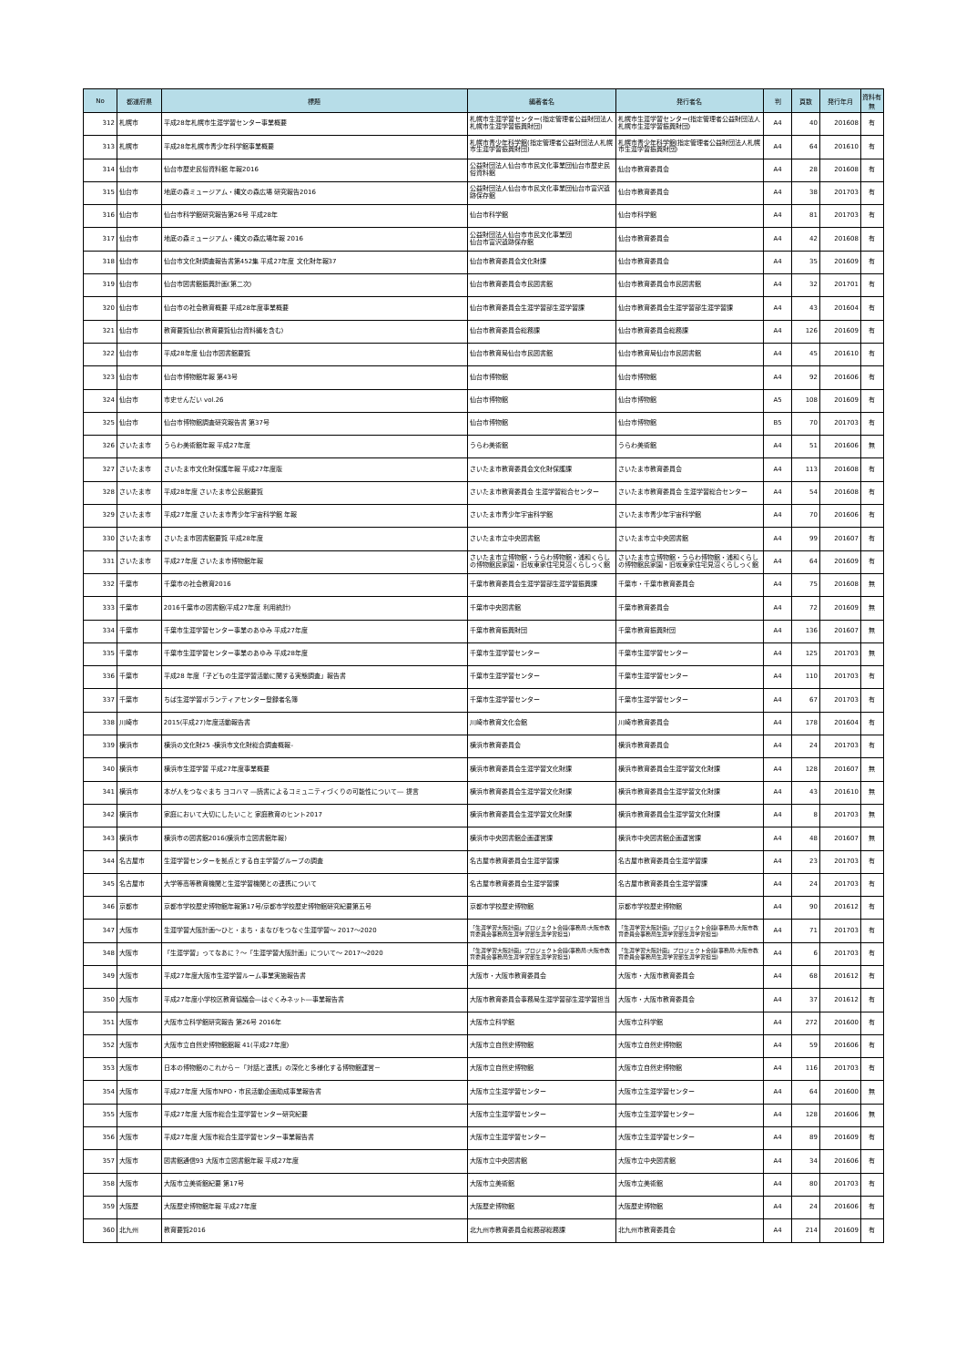| No | 都道府県 | 標題 | 編著者名 | 発行者名 | 判 | 頁数 | 発行年月 | 資料有無 |
| --- | --- | --- | --- | --- | --- | --- | --- | --- |
| 312 | 札幌市 | 平成28年札幌市生涯学習センター事業概要 | 札幌市生涯学習センター(指定管理者公益財団法人札幌市生涯学習振興財団) | 札幌市生涯学習センター(指定管理者公益財団法人札幌市生涯学習振興財団) | A4 | 40 | 201608 | 有 |
| 313 | 札幌市 | 平成28年札幌市青少年科学館事業概要 | 札幌市青少年科学館(指定管理者公益財団法人札幌市生涯学習振興財団) | 札幌市青少年科学館(指定管理者公益財団法人札幌市生涯学習振興財団) | A4 | 64 | 201610 | 有 |
| 314 | 仙台市 | 仙台市歴史民俗資料館 年報2016 | 公益財団法人仙台市市民文化事業団仙台市歴史民俗資料館 | 仙台市教育委員会 | A4 | 28 | 201608 | 有 |
| 315 | 仙台市 | 地底の森ミュージアム・縄文の森広場 研究報告2016 | 公益財団法人仙台市市民文化事業団仙台市富沢遺跡保存館 | 仙台市教育委員会 | A4 | 38 | 201703 | 有 |
| 316 | 仙台市 | 仙台市科学館研究報告第26号 平成28年 | 仙台市科学館 | 仙台市科学館 | A4 | 81 | 201703 | 有 |
| 317 | 仙台市 | 地底の森ミュージアム・縄文の森広場年報 2016 | 公益財団法人仙台市市民文化事業団 仙台市富沢遺跡保存館 | 仙台市教育委員会 | A4 | 42 | 201608 | 有 |
| 318 | 仙台市 | 仙台市文化財調査報告書第452集 平成27年度 文化財年報37 | 仙台市教育委員会文化財課 | 仙台市教育委員会 | A4 | 35 | 201609 | 有 |
| 319 | 仙台市 | 仙台市図書館振興計画(第二次) | 仙台市教育委員会市民図書館 | 仙台市教育委員会市民図書館 | A4 | 32 | 201701 | 有 |
| 320 | 仙台市 | 仙台市の社会教育概要 平成28年度事業概要 | 仙台市教育委員会生涯学習部生涯学習課 | 仙台市教育委員会生涯学習部生涯学習課 | A4 | 43 | 201604 | 有 |
| 321 | 仙台市 | 教育要覧仙台(教育要覧仙台資料編を含む) | 仙台市教育委員会総務課 | 仙台市教育委員会総務課 | A4 | 126 | 201609 | 有 |
| 322 | 仙台市 | 平成28年度 仙台市図書館要覧 | 仙台市教育局仙台市民図書館 | 仙台市教育局仙台市民図書館 | A4 | 45 | 201610 | 有 |
| 323 | 仙台市 | 仙台市博物館年報 第43号 | 仙台市博物館 | 仙台市博物館 | A4 | 92 | 201606 | 有 |
| 324 | 仙台市 | 市史せんだい vol.26 | 仙台市博物館 | 仙台市博物館 | A5 | 108 | 201609 | 有 |
| 325 | 仙台市 | 仙台市博物館調査研究報告書 第37号 | 仙台市博物館 | 仙台市博物館 | B5 | 70 | 201703 | 有 |
| 326 | さいたま市 | うらわ美術館年報 平成27年度 | うらわ美術館 | うらわ美術館 | A4 | 51 | 201606 | 無 |
| 327 | さいたま市 | さいたま市文化財保護年報 平成27年度版 | さいたま市教育委員会文化財保護課 | さいたま市教育委員会 | A4 | 113 | 201608 | 有 |
| 328 | さいたま市 | 平成28年度 さいたま市公民館要覧 | さいたま市教育委員会 生涯学習総合センター | さいたま市教育委員会 生涯学習総合センター | A4 | 54 | 201608 | 有 |
| 329 | さいたま市 | 平成27年度 さいたま市青少年宇宙科学館 年報 | さいたま市青少年宇宙科学館 | さいたま市青少年宇宙科学館 | A4 | 70 | 201606 | 有 |
| 330 | さいたま市 | さいたま市図書館要覧 平成28年度 | さいたま市立中央図書館 | さいたま市立中央図書館 | A4 | 99 | 201607 | 有 |
| 331 | さいたま市 | 平成27年度 さいたま市博物館年報 | さいたま市立博物館・うらわ博物館・浦和くらしの博物館民家園・旧坂東家住宅見沼くらしっく館 | さいたま市立博物館・うらわ博物館・浦和くらしの博物館民家園・旧坂東家住宅見沼くらしっく館 | A4 | 64 | 201609 | 有 |
| 332 | 千葉市 | 千葉市の社会教育2016 | 千葉市教育委員会生涯学習部生涯学習振興課 | 千葉市・千葉市教育委員会 | A4 | 75 | 201608 | 無 |
| 333 | 千葉市 | 2016千葉市の図書館(平成27年度 利用統計) | 千葉市中央図書館 | 千葉市教育委員会 | A4 | 72 | 201609 | 無 |
| 334 | 千葉市 | 千葉市生涯学習センター事業のあゆみ 平成27年度 | 千葉市教育振興財団 | 千葉市教育振興財団 | A4 | 136 | 201607 | 無 |
| 335 | 千葉市 | 千葉市生涯学習センター事業のあゆみ 平成28年度 | 千葉市生涯学習センター | 千葉市生涯学習センター | A4 | 125 | 201703 | 無 |
| 336 | 千葉市 | 平成28 年度「子どもの生涯学習活動に関する実態調査」報告書 | 千葉市生涯学習センター | 千葉市生涯学習センター | A4 | 110 | 201703 | 有 |
| 337 | 千葉市 | ちば生涯学習ボランティアセンター登録者名簿 | 千葉市生涯学習センター | 千葉市生涯学習センター | A4 | 67 | 201703 | 有 |
| 338 | 川崎市 | 2015(平成27)年度活動報告書 | 川崎市教育文化会館 | 川崎市教育委員会 | A4 | 178 | 201604 | 有 |
| 339 | 横浜市 | 横浜の文化財25 -横浜市文化財総合調査概報- | 横浜市教育委員会 | 横浜市教育委員会 | A4 | 24 | 201703 | 有 |
| 340 | 横浜市 | 横浜市生涯学習 平成27年度事業概要 | 横浜市教育委員会生涯学習文化財課 | 横浜市教育委員会生涯学習文化財課 | A4 | 128 | 201607 | 無 |
| 341 | 横浜市 | 本が人をつなぐまち ヨコハマ ―読書によるコミュニティづくりの可能性について― 提言 | 横浜市教育委員会生涯学習文化財課 | 横浜市教育委員会生涯学習文化財課 | A4 | 43 | 201610 | 無 |
| 342 | 横浜市 | 家庭において大切にしたいこと 家庭教育のヒント2017 | 横浜市教育委員会生涯学習文化財課 | 横浜市教育委員会生涯学習文化財課 | A4 | 8 | 201703 | 無 |
| 343 | 横浜市 | 横浜市の図書館2016(横浜市立図書館年報) | 横浜市中央図書館企画運営課 | 横浜市中央図書館企画運営課 | A4 | 48 | 201607 | 無 |
| 344 | 名古屋市 | 生涯学習センターを拠点とする自主学習グループの調査 | 名古屋市教育委員会生涯学習課 | 名古屋市教育委員会生涯学習課 | A4 | 23 | 201703 | 有 |
| 345 | 名古屋市 | 大学等高等教育機関と生涯学習機関との連携について | 名古屋市教育委員会生涯学習課 | 名古屋市教育委員会生涯学習課 | A4 | 24 | 201703 | 有 |
| 346 | 京都市 | 京都市学校歴史博物館年報第17号/京都市学校歴史博物館研究紀要第五号 | 京都市学校歴史博物館 | 京都市学校歴史博物館 | A4 | 90 | 201612 | 有 |
| 347 | 大阪市 | 生涯学習大阪計画～ひと・まち・まなびをつなぐ生涯学習～ 2017～2020 | 「生涯学習大阪計画」プロジェクト会議(事務局:大阪市教育委員会事務局生涯学習部生涯学習担当) | 「生涯学習大阪計画」プロジェクト会議(事務局:大阪市教育委員会事務局生涯学習部生涯学習担当) | A4 | 71 | 201703 | 有 |
| 348 | 大阪市 | 「生涯学習」ってなあに？～「生涯学習大阪計画」について～ 2017～2020 | 「生涯学習大阪計画」プロジェクト会議(事務局:大阪市教育委員会事務局生涯学習部生涯学習担当) | 「生涯学習大阪計画」プロジェクト会議(事務局:大阪市教育委員会事務局生涯学習部生涯学習担当) | A4 | 6 | 201703 | 有 |
| 349 | 大阪市 | 平成27年度大阪市生涯学習ルーム事業実施報告書 | 大阪市・大阪市教育委員会 | 大阪市・大阪市教育委員会 | A4 | 68 | 201612 | 有 |
| 350 | 大阪市 | 平成27年度小学校区教育協議会―はぐくみネット―事業報告書 | 大阪市教育委員会事務局生涯学習部生涯学習担当 | 大阪市・大阪市教育委員会 | A4 | 37 | 201612 | 有 |
| 351 | 大阪市 | 大阪市立科学館研究報告 第26号 2016年 | 大阪市立科学館 | 大阪市立科学館 | A4 | 272 | 201600 | 有 |
| 352 | 大阪市 | 大阪市立自然史博物館館報 41(平成27年度) | 大阪市立自然史博物館 | 大阪市立自然史博物館 | A4 | 59 | 201606 | 有 |
| 353 | 大阪市 | 日本の博物館のこれから－「対話と連携」の深化と多様化する博物館運営－ | 大阪市立自然史博物館 | 大阪市立自然史博物館 | A4 | 116 | 201703 | 有 |
| 354 | 大阪市 | 平成27年度 大阪市NPO・市民活動企画助成事業報告書 | 大阪市立生涯学習センター | 大阪市立生涯学習センター | A4 | 64 | 201600 | 無 |
| 355 | 大阪市 | 平成27年度 大阪市総合生涯学習センター研究紀要 | 大阪市立生涯学習センター | 大阪市立生涯学習センター | A4 | 128 | 201606 | 無 |
| 356 | 大阪市 | 平成27年度 大阪市総合生涯学習センター事業報告書 | 大阪市立生涯学習センター | 大阪市立生涯学習センター | A4 | 89 | 201609 | 有 |
| 357 | 大阪市 | 図書館通信93 大阪市立図書館年報 平成27年度 | 大阪市立中央図書館 | 大阪市立中央図書館 | A4 | 34 | 201606 | 有 |
| 358 | 大阪市 | 大阪市立美術館紀要 第17号 | 大阪市立美術館 | 大阪市立美術館 | A4 | 80 | 201703 | 有 |
| 359 | 大阪歴 | 大阪歴史博物館年報 平成27年度 | 大阪歴史博物館 | 大阪歴史博物館 | A4 | 24 | 201606 | 有 |
| 360 | 北九州 | 教育要覧2016 | 北九州市教育委員会総務部総務課 | 北九州市教育委員会 | A4 | 214 | 201609 | 有 |